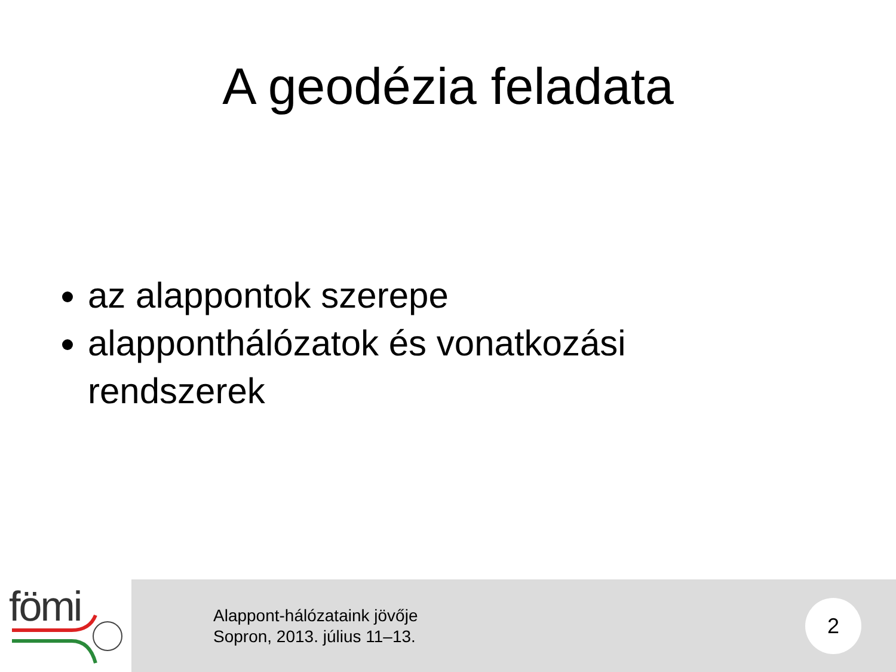A geodézia feladata
az alappontok szerepe
alapponthálózatok és vonatkozási rendszerek
fömi
Alappont-hálózataink jövője
Sopron, 2013. július 11–13.
2